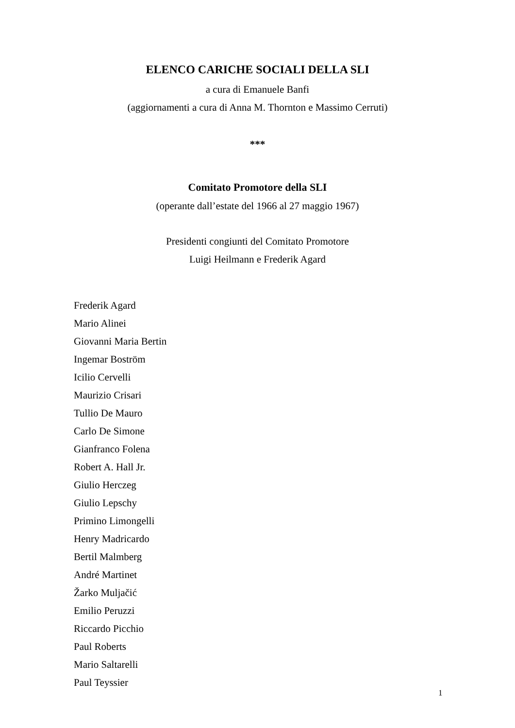ELENCO CARICHE SOCIALI DELLA SLI
a cura di Emanuele Banfi
(aggiornamenti a cura di Anna M. Thornton e Massimo Cerruti)
***
Comitato Promotore della SLI
(operante dall’estate del 1966 al 27 maggio 1967)
Presidenti congiunti del Comitato Promotore
Luigi Heilmann e Frederik Agard
Frederik Agard
Mario Alinei
Giovanni Maria Bertin
Ingemar Boström
Icilio Cervelli
Maurizio Crisari
Tullio De Mauro
Carlo De Simone
Gianfranco Folena
Robert A. Hall Jr.
Giulio Herczeg
Giulio Lepschy
Primino Limongelli
Henry Madricardo
Bertil Malmberg
André Martinet
Žarko Muljačić
Emilio Peruzzi
Riccardo Picchio
Paul Roberts
Mario Saltarelli
Paul Teyssier
1